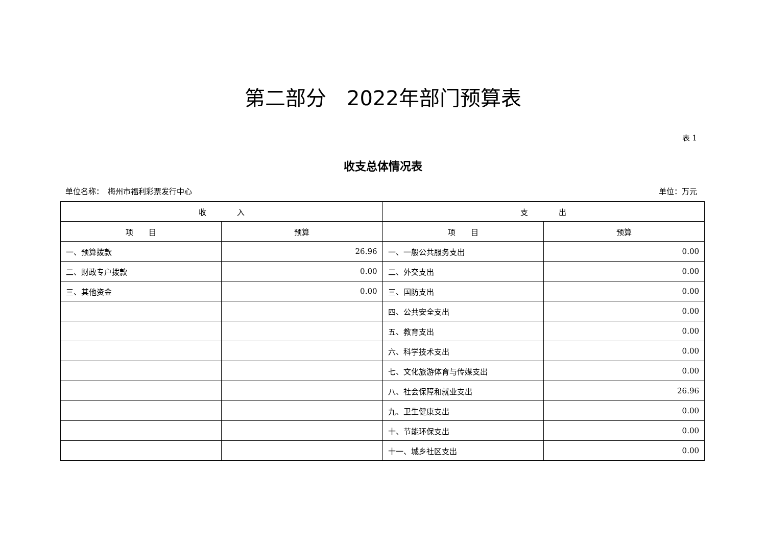第二部分　2022年部门预算表
表 1
收支总体情况表
单位名称：　梅州市福利彩票发行中心 单位：万元
| 收 入 | | 支 出 | |
| --- | --- | --- | --- |
| 项 目 | 预算 | 项 目 | 预算 |
| 一、预算拨款 | 26.96 | 一、一般公共服务支出 | 0.00 |
| 二、财政专户拨款 | 0.00 | 二、外交支出 | 0.00 |
| 三、其他资金 | 0.00 | 三、国防支出 | 0.00 |
| | | 四、公共安全支出 | 0.00 |
| | | 五、教育支出 | 0.00 |
| | | 六、科学技术支出 | 0.00 |
| | | 七、文化旅游体育与传媒支出 | 0.00 |
| | | 八、社会保障和就业支出 | 26.96 |
| | | 九、卫生健康支出 | 0.00 |
| | | 十、节能环保支出 | 0.00 |
| | | 十一、城乡社区支出 | 0.00 |